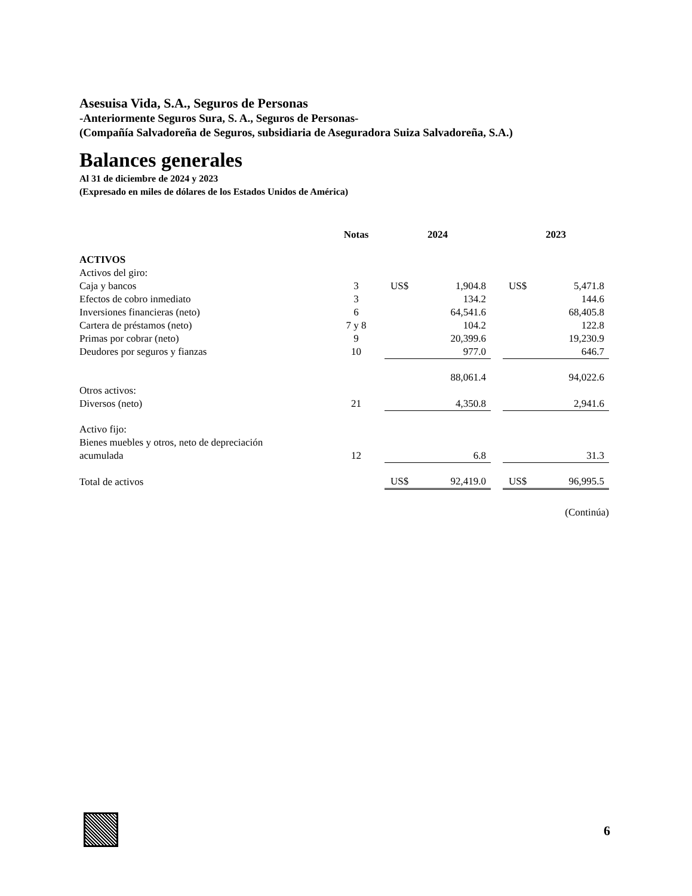Asesuisa Vida, S.A., Seguros de Personas
-Anteriormente Seguros Sura, S. A., Seguros de Personas-
(Compañía Salvadoreña de Seguros, subsidiaria de Aseguradora Suiza Salvadoreña, S.A.)
Balances generales
Al 31 de diciembre de 2024 y 2023
(Expresado en miles de dólares de los Estados Unidos de América)
| | Notas | 2024 | | | 2023 | |
| --- | --- | --- | --- | --- | --- | --- |
| ACTIVOS | | | | | | |
| Activos del giro: | | | | | | |
| Caja y bancos | 3 | US$ | 1,904.8 | | US$ | 5,471.8 |
| Efectos de cobro inmediato | 3 | | 134.2 | | | 144.6 |
| Inversiones financieras (neto) | 6 | | 64,541.6 | | | 68,405.8 |
| Cartera de préstamos (neto) | 7 y 8 | | 104.2 | | | 122.8 |
| Primas por cobrar (neto) | 9 | | 20,399.6 | | | 19,230.9 |
| Deudores por seguros y fianzas | 10 | | 977.0 | | | 646.7 |
| | | | 88,061.4 | | | 94,022.6 |
| Otros activos: | | | | | | |
| Diversos (neto) | 21 | | 4,350.8 | | | 2,941.6 |
| Activo fijo: | | | | | | |
| Bienes muebles y otros, neto de depreciación | | | | | | |
| acumulada | 12 | | 6.8 | | | 31.3 |
| Total de activos | | US$ | 92,419.0 | | US$ | 96,995.5 |
(Continúa)
6